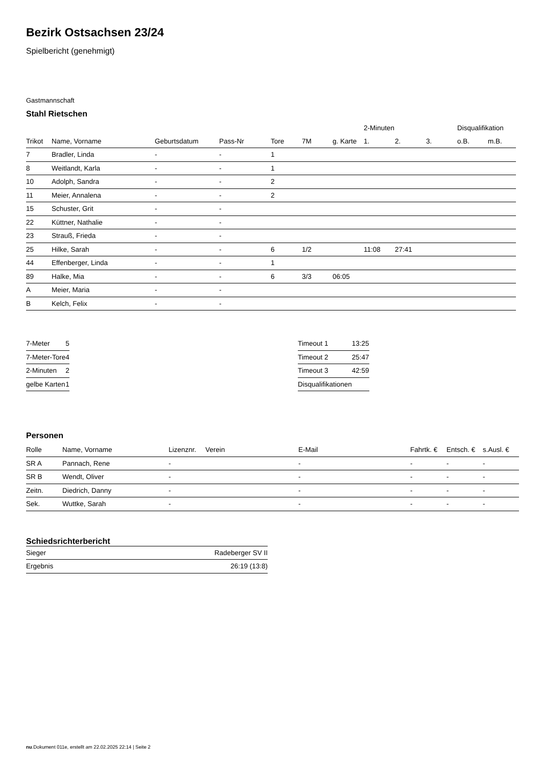Bezirk Ostsachsen 23/24
Spielbericht (genehmigt)
Gastmannschaft
Stahl Rietschen
| | | | | | | | 2-Minuten | | | Disqualifikation | |
| --- | --- | --- | --- | --- | --- | --- | --- | --- | --- | --- | --- |
| Trikot | Name, Vorname | Geburtsdatum | Pass-Nr | Tore | 7M | g. Karte | 1. | 2. | 3. | o.B. | m.B. |
| 7 | Bradler, Linda | - | - | 1 | | | | | | | |
| 8 | Weitlandt, Karla | - | - | 1 | | | | | | | |
| 10 | Adolph, Sandra | - | - | 2 | | | | | | | |
| 11 | Meier, Annalena | - | - | 2 | | | | | | | |
| 15 | Schuster, Grit | - | - | | | | | | | | |
| 22 | Küttner, Nathalie | - | - | | | | | | | | |
| 23 | Strauß, Frieda | - | - | | | | | | | | |
| 25 | Hilke, Sarah | - | - | 6 | 1/2 | | 11:08 | 27:41 | | | |
| 44 | Effenberger, Linda | - | - | 1 | | | | | | | |
| 89 | Halke, Mia | - | - | 6 | 3/3 | 06:05 | | | | | |
| A | Meier, Maria | - | - | | | | | | | | |
| B | Kelch, Felix | - | - | | | | | | | | |
| 7-Meter | 5 |
| 7-Meter-Tore | 4 |
| 2-Minuten | 2 |
| gelbe Karten | 1 |
| Timeout 1 | 13:25 |
| Timeout 2 | 25:47 |
| Timeout 3 | 42:59 |
| Disqualifikationen | |
Personen
| Rolle | Name, Vorname | Lizenznr. | Verein | E-Mail | Fahrtk. € | Entsch. € | s.Ausl. € |
| --- | --- | --- | --- | --- | --- | --- | --- |
| SR A | Pannach, Rene | - | | - | - | - | - |
| SR B | Wendt, Oliver | - | | - | - | - | - |
| Zeitn. | Diedrich, Danny | - | | - | - | - | - |
| Sek. | Wuttke, Sarah | - | | - | - | - | - |
Schiedsrichterbericht
| Sieger | Radeberger SV II |
| Ergebnis | 26:19 (13:8) |
nu.Dokument 011e, erstellt am 22.02.2025 22:14 | Seite 2